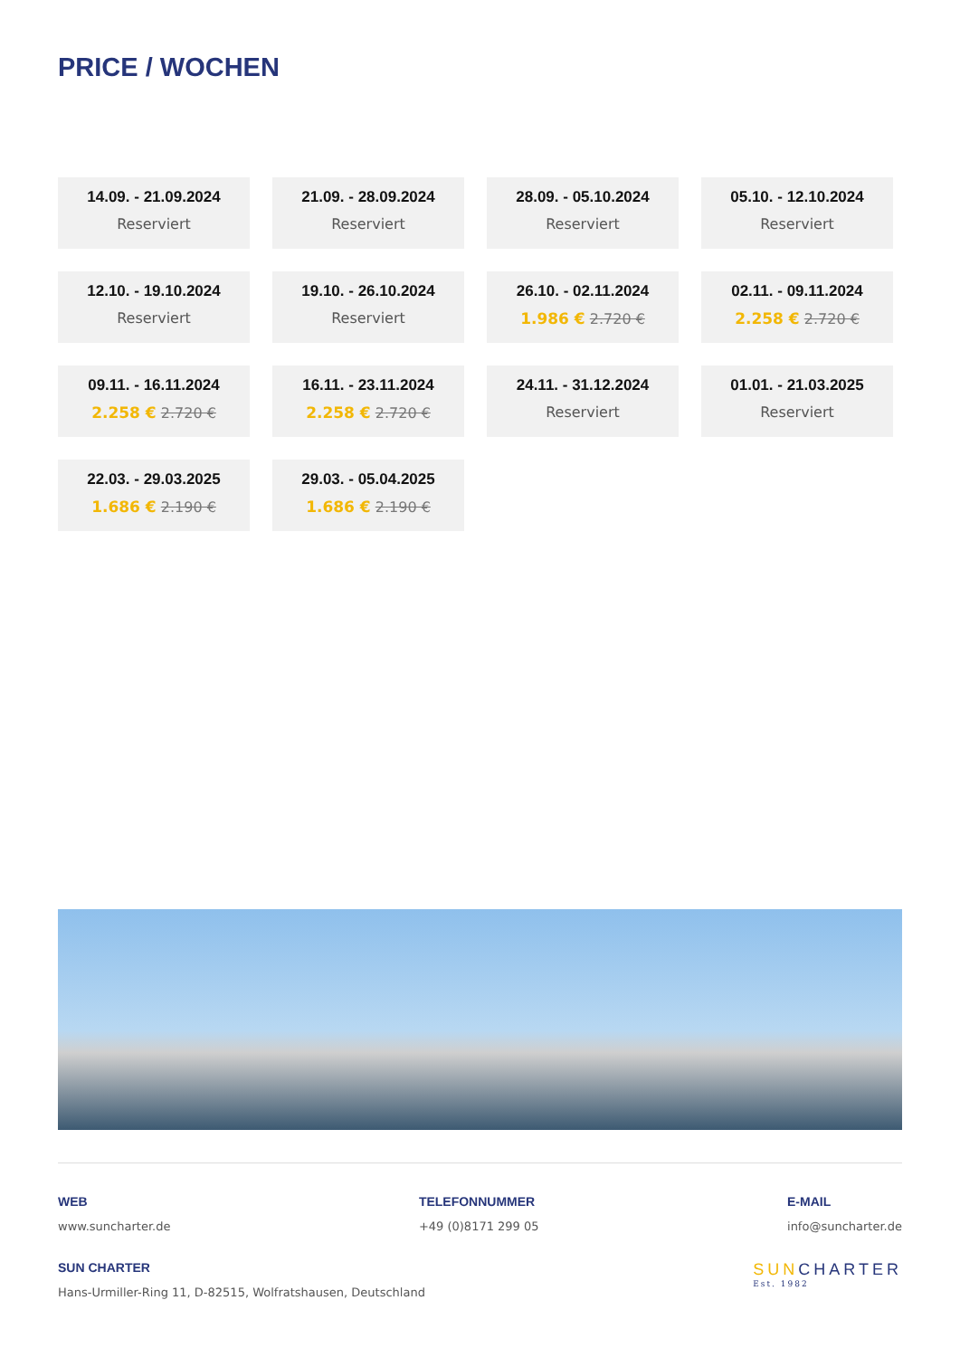PRICE / WOCHEN
14.09. - 21.09.2024
Reserviert
21.09. - 28.09.2024
Reserviert
28.09. - 05.10.2024
Reserviert
05.10. - 12.10.2024
Reserviert
12.10. - 19.10.2024
Reserviert
19.10. - 26.10.2024
Reserviert
26.10. - 02.11.2024
1.986 € 2.720 €
02.11. - 09.11.2024
2.258 € 2.720 €
09.11. - 16.11.2024
2.258 € 2.720 €
16.11. - 23.11.2024
2.258 € 2.720 €
24.11. - 31.12.2024
Reserviert
01.01. - 21.03.2025
Reserviert
22.03. - 29.03.2025
1.686 € 2.190 €
29.03. - 05.04.2025
1.686 € 2.190 €
WEB
www.suncharter.de
TELEFONNUMMER
+49 (0)8171 299 05
E-MAIL
info@suncharter.de
SUN CHARTER
Hans-Urmiller-Ring 11, D-82515, Wolfratshausen, Deutschland
SUNCHARTER
Est. 1982